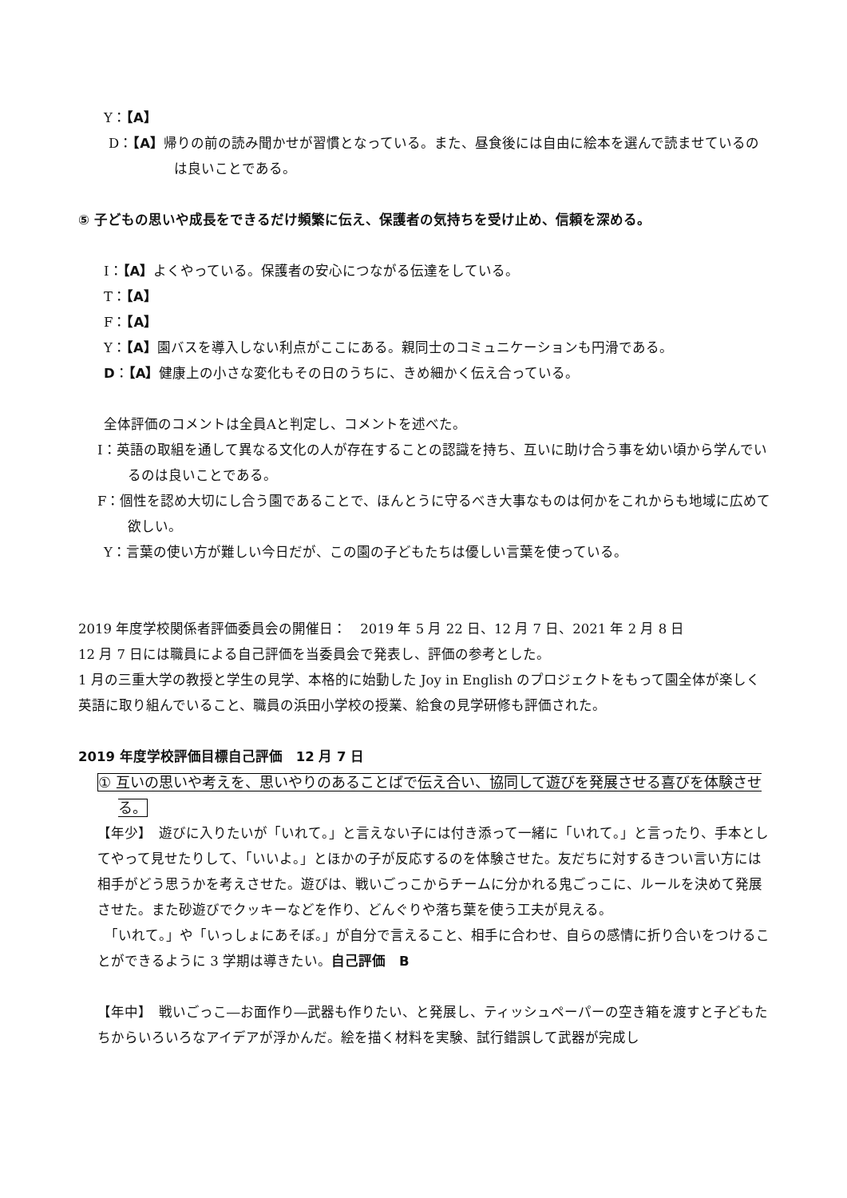Y：【A】
D：【A】帰りの前の読み聞かせが習慣となっている。また、昼食後には自由に絵本を選んで読ませているのは良いことである。
⑤ 子どもの思いや成長をできるだけ頻繁に伝え、保護者の気持ちを受け止め、信頼を深める。
I：【A】よくやっている。保護者の安心につながる伝達をしている。
T：【A】
F：【A】
Y：【A】園バスを導入しない利点がここにある。親同士のコミュニケーションも円滑である。
D：【A】健康上の小さな変化もその日のうちに、きめ細かく伝え合っている。
全体評価のコメントは全員Aと判定し、コメントを述べた。
I：英語の取組を通して異なる文化の人が存在することの認識を持ち、互いに助け合う事を幼い頃から学んでいるのは良いことである。
F：個性を認め大切にし合う園であることで、ほんとうに守るべき大事なものは何かをこれからも地域に広めて欲しい。
Y：言葉の使い方が難しい今日だが、この園の子どもたちは優しい言葉を使っている。
2019 年度学校関係者評価委員会の開催日：　2019 年 5 月 22 日、12 月 7 日、2021 年 2 月 8 日
12 月 7 日には職員による自己評価を当委員会で発表し、評価の参考とした。
1 月の三重大学の教授と学生の見学、本格的に始動した Joy in English のプロジェクトをもって園全体が楽しく英語に取り組んでいること、職員の浜田小学校の授業、給食の見学研修も評価された。
2019 年度学校評価目標自己評価　12 月 7 日
① 互いの思いや考えを、思いやりのあることばで伝え合い、協同して遊びを発展させる喜びを体験させる。
【年少】　遊びに入りたいが「いれて。」と言えない子には付き添って一緒に「いれて。」と言ったり、手本としてやって見せたりして、「いいよ。」とほかの子が反応するのを体験させた。友だちに対するきつい言い方には相手がどう思うかを考えさせた。遊びは、戦いごっこからチームに分かれる鬼ごっこに、ルールを決めて発展させた。また砂遊びでクッキーなどを作り、どんぐりや落ち葉を使う工夫が見える。
　「いれて。」や「いっしょにあそぼ。」が自分で言えること、相手に合わせ、自らの感情に折り合いをつけることができるように 3 学期は導きたい。自己評価　B
【年中】　戦いごっこ―お面作り―武器も作りたい、と発展し、ティッシュペーパーの空き箱を渡すと子どもたちからいろいろなアイデアが浮かんだ。絵を描く材料を実験、試行錯誤して武器が完成し